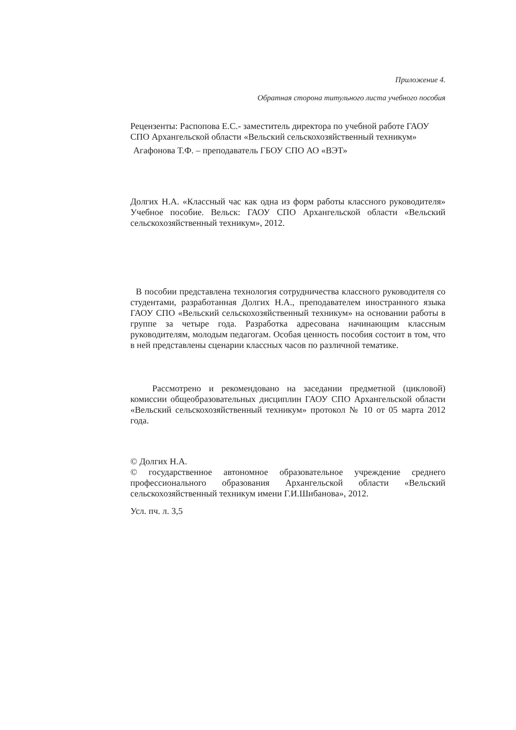Приложение 4.
Обратная сторона титульного листа учебного пособия
Рецензенты: Распопова Е.С.- заместитель директора по учебной работе ГАОУ СПО Архангельской области «Вельский сельскохозяйственный техникум»
Агафонова Т.Ф. – преподаватель ГБОУ СПО АО «ВЭТ»
Долгих Н.А. «Классный час как одна из форм работы классного руководителя» Учебное пособие. Вельск: ГАОУ СПО Архангельской области «Вельский сельскохозяйственный техникум», 2012.
В пособии представлена технология сотрудничества классного руководителя со студентами, разработанная Долгих Н.А., преподавателем иностранного языка ГАОУ СПО «Вельский сельскохозяйственный техникум» на основании работы в группе за четыре года. Разработка адресована начинающим классным руководителям, молодым педагогам. Особая ценность пособия состоит в том, что в ней представлены сценарии классных часов по различной тематике.
Рассмотрено и рекомендовано на заседании предметной (цикловой) комиссии общеобразовательных дисциплин ГАОУ СПО Архангельской области «Вельский сельскохозяйственный техникум» протокол № 10 от 05 марта 2012 года.
© Долгих Н.А.
© государственное автономное образовательное учреждение среднего профессионального образования Архангельской области «Вельский сельскохозяйственный техникум имени Г.И.Шибанова», 2012.
Усл. пч. л. 3,5